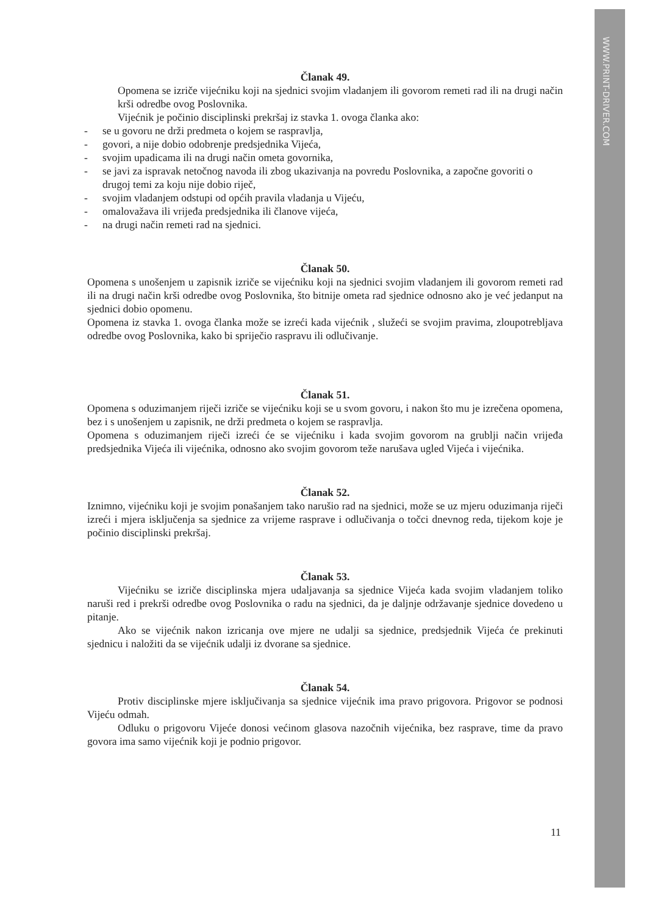WWW.PRINT-DRIVER.COM
Članak 49.
Opomena se izriče vijećniku koji na sjednici svojim vladanjem ili govorom remeti rad ili na drugi način krši odredbe ovog Poslovnika.
Vijećnik je počinio disciplinski prekršaj iz stavka 1. ovoga članka ako:
- se u govoru ne drži predmeta o kojem se raspravlja,
- govori, a nije dobio odobrenje predsjednika Vijeća,
- svojim upadicama ili na drugi način ometa govornika,
- se javi za ispravak netočnog navoda ili zbog ukazivanja na povredu Poslovnika, a započne govoriti o drugoj temi za koju nije dobio riječ,
- svojim vladanjem odstupi od općih pravila vladanja u Vijeću,
- omalovažava ili vrijeđa predsjednika ili članove vijeća,
- na drugi način remeti rad na sjednici.
Članak 50.
Opomena s unošenjem u zapisnik izriče se vijećniku koji na sjednici svojim vladanjem ili govorom remeti rad ili na drugi način krši odredbe ovog Poslovnika, što bitnije ometa rad sjednice odnosno ako je već jedanput na sjednici dobio opomenu.
Opomena iz stavka 1. ovoga članka može se izreći kada vijećnik , služeći se svojim pravima, zloupotrebljava odredbe ovog Poslovnika, kako bi spriječio raspravu ili odlučivanje.
Članak 51.
Opomena s oduzimanjem riječi izriče se vijećniku koji se u svom govoru, i nakon što mu je izrečena opomena, bez i s unošenjem u zapisnik, ne drži predmeta o kojem se raspravlja.
Opomena s oduzimanjem riječi izreći će se vijećniku i kada svojim govorom na grublji način vrijeđa predsjednika Vijeća ili vijećnika, odnosno ako svojim govorom teže narušava ugled Vijeća i vijećnika.
Članak 52.
Iznimno, vijećniku koji je svojim ponašanjem tako narušio rad na sjednici, može se uz mjeru oduzimanja riječi izreći i mjera isključenja sa sjednice za vrijeme rasprave i odlučivanja o točci dnevnog reda, tijekom koje je počinio disciplinski prekršaj.
Članak 53.
Vijećniku se izriče disciplinska mjera udaljavanja sa sjednice Vijeća kada svojim vladanjem toliko naruši red i prekrši odredbe ovog Poslovnika o radu na sjednici, da je daljnje održavanje sjednice dovedeno u pitanje.
Ako se vijećnik nakon izricanja ove mjere ne udalji sa sjednice, predsjednik Vijeća će prekinuti sjednicu i naložiti da se vijećnik udalji iz dvorane sa sjednice.
Članak 54.
Protiv disciplinske mjere isključivanja sa sjednice vijećnik ima pravo prigovora. Prigovor se podnosi Vijeću odmah.
Odluku o prigovoru Vijeće donosi većinom glasova nazočnih vijećnika, bez rasprave, time da pravo govora ima samo vijećnik koji je podnio prigovor.
11